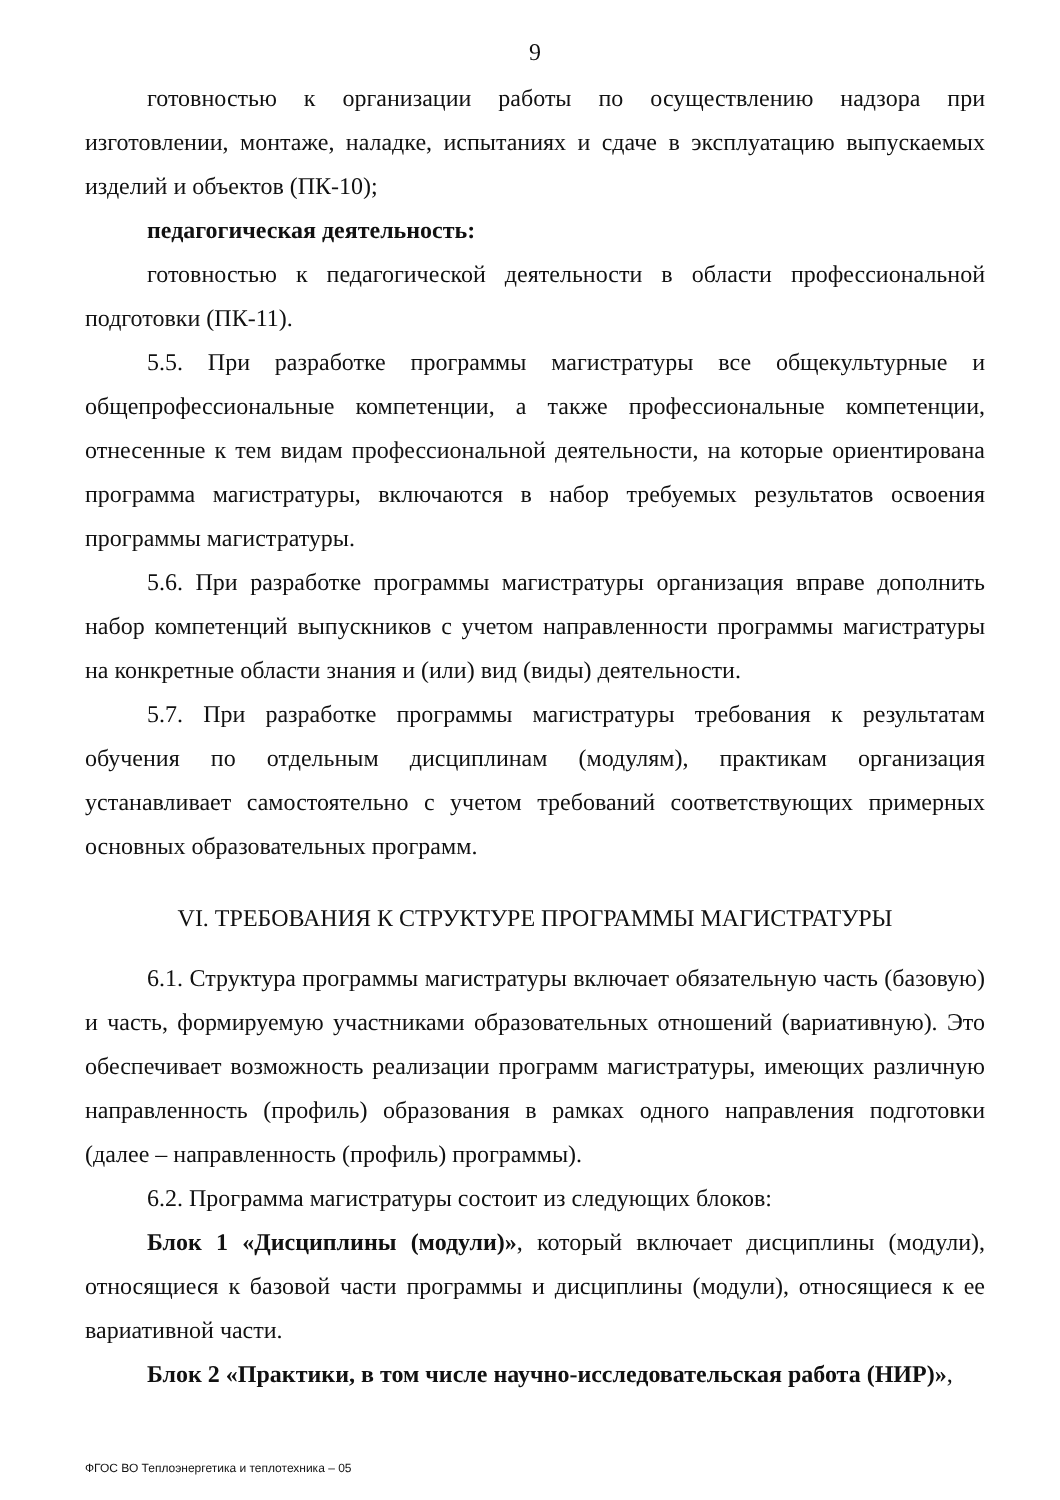9
готовностью к организации работы по осуществлению надзора при изготовлении, монтаже, наладке, испытаниях и сдаче в эксплуатацию выпускаемых изделий и объектов (ПК-10);
педагогическая деятельность:
готовностью к педагогической деятельности в области профессиональной подготовки (ПК-11).
5.5. При разработке программы магистратуры все общекультурные и общепрофессиональные компетенции, а также профессиональные компетенции, отнесенные к тем видам профессиональной деятельности, на которые ориентирована программа магистратуры, включаются в набор требуемых результатов освоения программы магистратуры.
5.6. При разработке программы магистратуры организация вправе дополнить набор компетенций выпускников с учетом направленности программы магистратуры на конкретные области знания и (или) вид (виды) деятельности.
5.7. При разработке программы магистратуры требования к результатам обучения по отдельным дисциплинам (модулям), практикам организация устанавливает самостоятельно с учетом требований соответствующих примерных основных образовательных программ.
VI. ТРЕБОВАНИЯ К СТРУКТУРЕ ПРОГРАММЫ МАГИСТРАТУРЫ
6.1. Структура программы магистратуры включает обязательную часть (базовую) и часть, формируемую участниками образовательных отношений (вариативную). Это обеспечивает возможность реализации программ магистратуры, имеющих различную направленность (профиль) образования в рамках одного направления подготовки (далее – направленность (профиль) программы).
6.2. Программа магистратуры состоит из следующих блоков:
Блок 1 «Дисциплины (модули)», который включает дисциплины (модули), относящиеся к базовой части программы и дисциплины (модули), относящиеся к ее вариативной части.
Блок 2 «Практики, в том числе научно-исследовательская работа (НИР)»,
ФГОС ВО Теплоэнергетика и теплотехника – 05